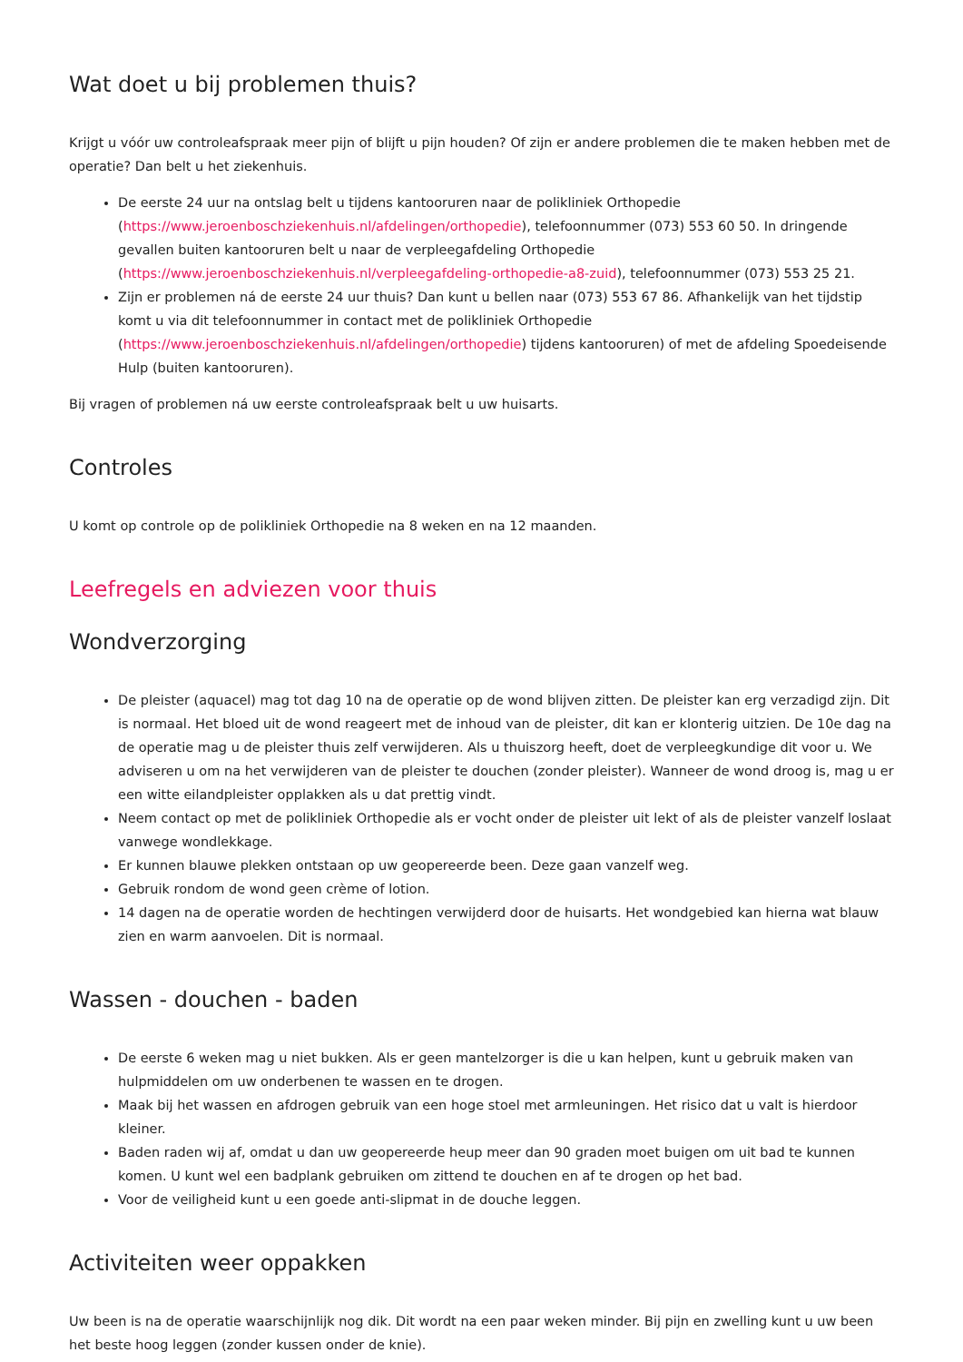Wat doet u bij problemen thuis?
Krijgt u vóór uw controleafspraak meer pijn of blijft u pijn houden? Of zijn er andere problemen die te maken hebben met de operatie? Dan belt u het ziekenhuis.
De eerste 24 uur na ontslag belt u tijdens kantooruren naar de polikliniek Orthopedie (https://www.jeroenboschziekenhuis.nl/afdelingen/orthopedie), telefoonnummer (073) 553 60 50. In dringende gevallen buiten kantooruren belt u naar de verpleegafdeling Orthopedie (https://www.jeroenboschziekenhuis.nl/verpleegafdeling-orthopedie-a8-zuid), telefoonnummer (073) 553 25 21.
Zijn er problemen ná de eerste 24 uur thuis? Dan kunt u bellen naar (073) 553 67 86. Afhankelijk van het tijdstip komt u via dit telefoonnummer in contact met de polikliniek Orthopedie (https://www.jeroenboschziekenhuis.nl/afdelingen/orthopedie) tijdens kantooruren) of met de afdeling Spoedeisende Hulp (buiten kantooruren).
Bij vragen of problemen ná uw eerste controleafspraak belt u uw huisarts.
Controles
U komt op controle op de polikliniek Orthopedie na 8 weken en na 12 maanden.
Leefregels en adviezen voor thuis
Wondverzorging
De pleister (aquacel) mag tot dag 10 na de operatie op de wond blijven zitten. De pleister kan erg verzadigd zijn. Dit is normaal. Het bloed uit de wond reageert met de inhoud van de pleister, dit kan er klonterig uitzien. De 10e dag na de operatie mag u de pleister thuis zelf verwijderen. Als u thuiszorg heeft, doet de verpleegkundige dit voor u. We adviseren u om na het verwijderen van de pleister te douchen (zonder pleister). Wanneer de wond droog is, mag u er een witte eilandpleister opplakken als u dat prettig vindt.
Neem contact op met de polikliniek Orthopedie als er vocht onder de pleister uit lekt of als de pleister vanzelf loslaat vanwege wondlekkage.
Er kunnen blauwe plekken ontstaan op uw geopereerde been. Deze gaan vanzelf weg.
Gebruik rondom de wond geen crème of lotion.
14 dagen na de operatie worden de hechtingen verwijderd door de huisarts. Het wondgebied kan hierna wat blauw zien en warm aanvoelen. Dit is normaal.
Wassen - douchen - baden
De eerste 6 weken mag u niet bukken. Als er geen mantelzorger is die u kan helpen, kunt u gebruik maken van hulpmiddelen om uw onderbenen te wassen en te drogen.
Maak bij het wassen en afdrogen gebruik van een hoge stoel met armleuningen. Het risico dat u valt is hierdoor kleiner.
Baden raden wij af, omdat u dan uw geopereerde heup meer dan 90 graden moet buigen om uit bad te kunnen komen. U kunt wel een badplank gebruiken om zittend te douchen en af te drogen op het bad.
Voor de veiligheid kunt u een goede anti-slipmat in de douche leggen.
Activiteiten weer oppakken
Uw been is na de operatie waarschijnlijk nog dik. Dit wordt na een paar weken minder. Bij pijn en zwelling kunt u uw been het beste hoog leggen (zonder kussen onder de knie).